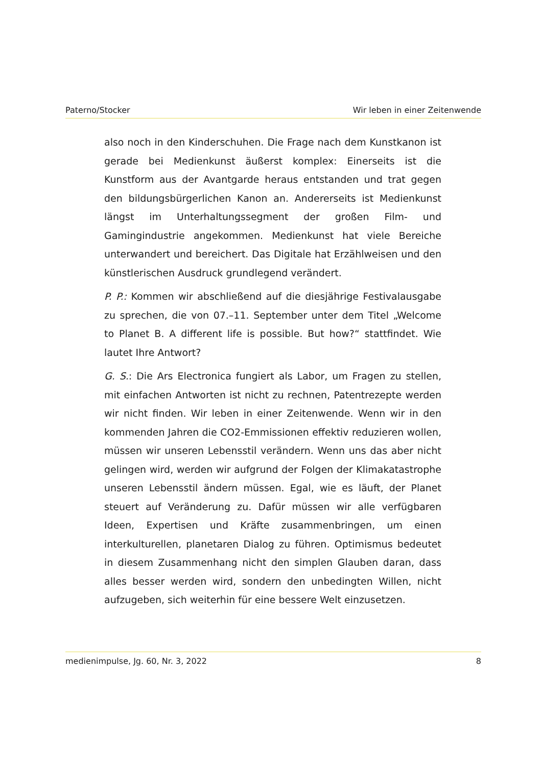Paterno/Stocker Wir leben in einer Zeitenwende
also noch in den Kinderschuhen. Die Frage nach dem Kunstkanon ist gerade bei Medienkunst äußerst komplex: Einerseits ist die Kunstform aus der Avantgarde heraus entstanden und trat gegen den bildungsbürgerlichen Kanon an. Andererseits ist Medienkunst längst im Unterhaltungssegment der großen Film- und Gamingindustrie angekommen. Medienkunst hat viele Bereiche unterwandert und bereichert. Das Digitale hat Erzählweisen und den künstlerischen Ausdruck grundlegend verändert.
P. P.: Kommen wir abschließend auf die diesjährige Festivalausgabe zu sprechen, die von 07.–11. September unter dem Titel „Welcome to Planet B. A different life is possible. But how?“ stattfindet. Wie lautet Ihre Antwort?
G. S.: Die Ars Electronica fungiert als Labor, um Fragen zu stellen, mit einfachen Antworten ist nicht zu rechnen, Patentrezepte werden wir nicht finden. Wir leben in einer Zeitenwende. Wenn wir in den kommenden Jahren die CO2-Emmissionen effektiv reduzieren wollen, müssen wir unseren Lebensstil verändern. Wenn uns das aber nicht gelingen wird, werden wir aufgrund der Folgen der Klimakatastrophe unseren Lebensstil ändern müssen. Egal, wie es läuft, der Planet steuert auf Veränderung zu. Dafür müssen wir alle verfügbaren Ideen, Expertisen und Kräfte zusammenbringen, um einen interkulturellen, planetaren Dialog zu führen. Optimismus bedeutet in diesem Zusammenhang nicht den simplen Glauben daran, dass alles besser werden wird, sondern den unbedingten Willen, nicht aufzugeben, sich weiterhin für eine bessere Welt einzusetzen.
medienimpulse, Jg. 60, Nr. 3, 2022 8